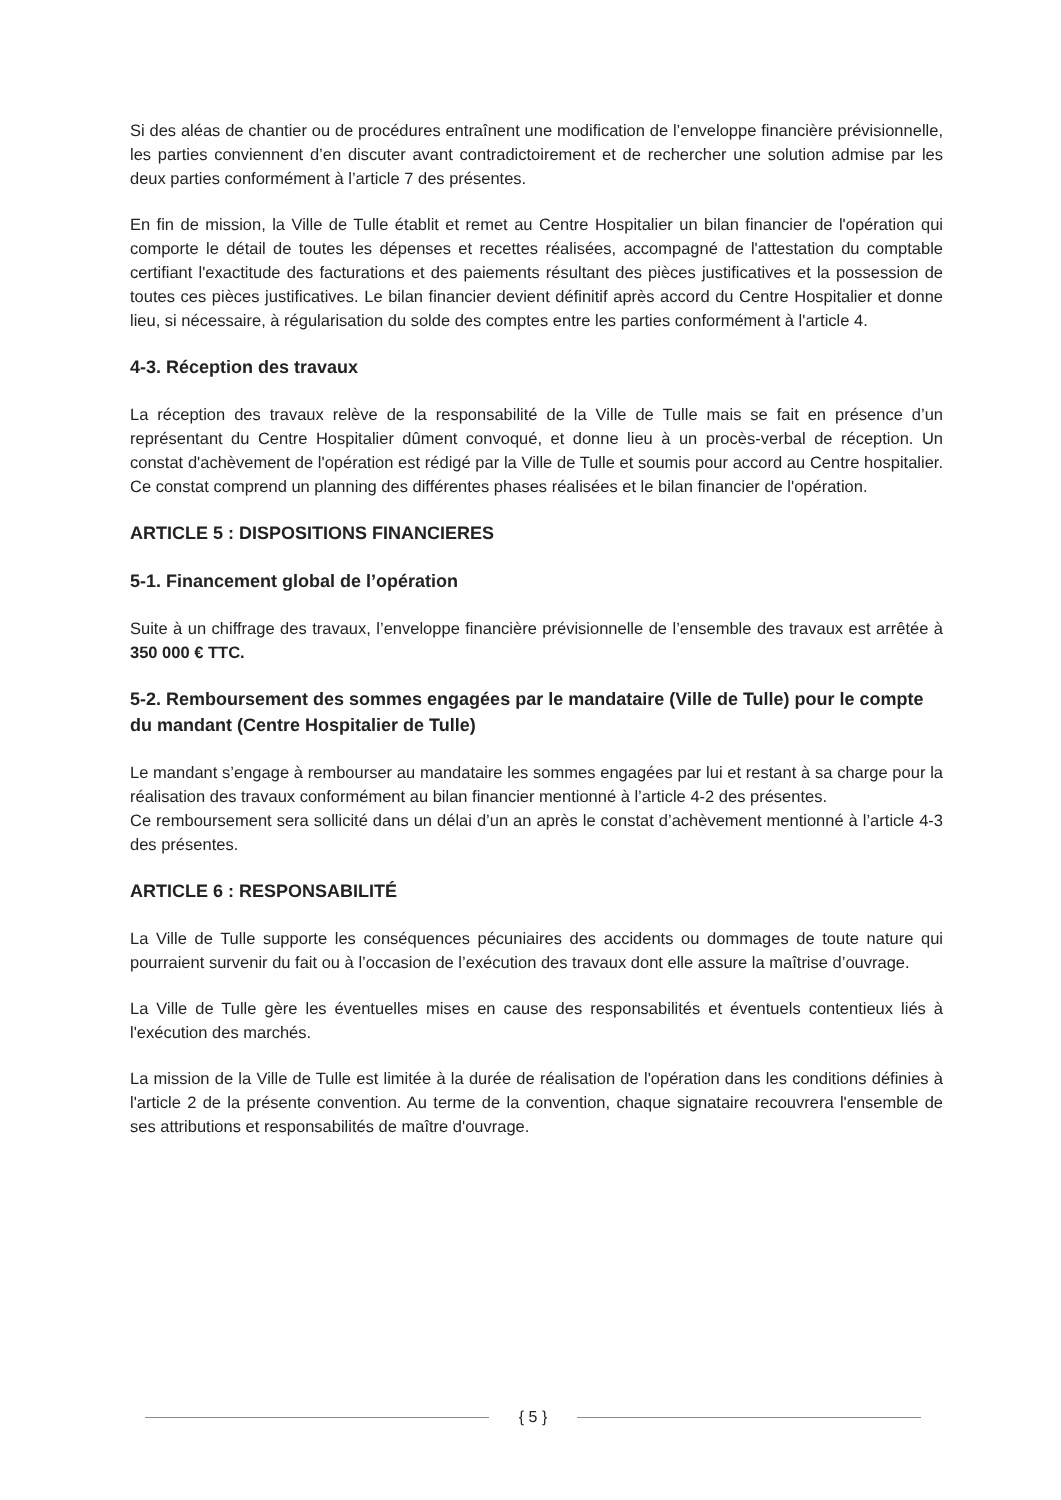Si des aléas de chantier ou de procédures entraînent une modification de l’enveloppe financière prévisionnelle, les parties conviennent d’en discuter avant contradictoirement et de rechercher une solution admise par les deux parties conformément à l’article 7 des présentes.
En fin de mission, la Ville de Tulle établit et remet au Centre Hospitalier un bilan financier de l'opération qui comporte le détail de toutes les dépenses et recettes réalisées, accompagné de l'attestation du comptable certifiant l'exactitude des facturations et des paiements résultant des pièces justificatives et la possession de toutes ces pièces justificatives. Le bilan financier devient définitif après accord du Centre Hospitalier et donne lieu, si nécessaire, à régularisation du solde des comptes entre les parties conformément à l'article 4.
4-3. Réception des travaux
La réception des travaux relève de la responsabilité de la Ville de Tulle mais se fait en présence d’un représentant du Centre Hospitalier dûment convoqué, et donne lieu à un procès-verbal de réception. Un constat d'achèvement de l'opération est rédigé par la Ville de Tulle et soumis pour accord au Centre hospitalier. Ce constat comprend un planning des différentes phases réalisées et le bilan financier de l'opération.
ARTICLE 5 : DISPOSITIONS FINANCIERES
5-1. Financement global de l’opération
Suite à un chiffrage des travaux, l’enveloppe financière prévisionnelle de l’ensemble des travaux est arrêtée à 350 000 € TTC.
5-2. Remboursement des sommes engagées par le mandataire (Ville de Tulle) pour le compte du mandant (Centre Hospitalier de Tulle)
Le mandant s’engage à rembourser au mandataire les sommes engagées par lui et restant à sa charge pour la réalisation des travaux conformément au bilan financier mentionné à l’article 4-2 des présentes.
Ce remboursement sera sollicité dans un délai d’un an après le constat d’achèvement mentionné à l’article 4-3 des présentes.
ARTICLE 6 : RESPONSABILITÉ
La Ville de Tulle supporte les conséquences pécuniaires des accidents ou dommages de toute nature qui pourraient survenir du fait ou à l’occasion de l’exécution des travaux dont elle assure la maîtrise d’ouvrage.
La Ville de Tulle gère les éventuelles mises en cause des responsabilités et éventuels contentieux liés à l'exécution des marchés.
La mission de la Ville de Tulle est limitée à la durée de réalisation de l'opération dans les conditions définies à l'article 2 de la présente convention. Au terme de la convention, chaque signataire recouvrera l'ensemble de ses attributions et responsabilités de maître d'ouvrage.
{ 5 }